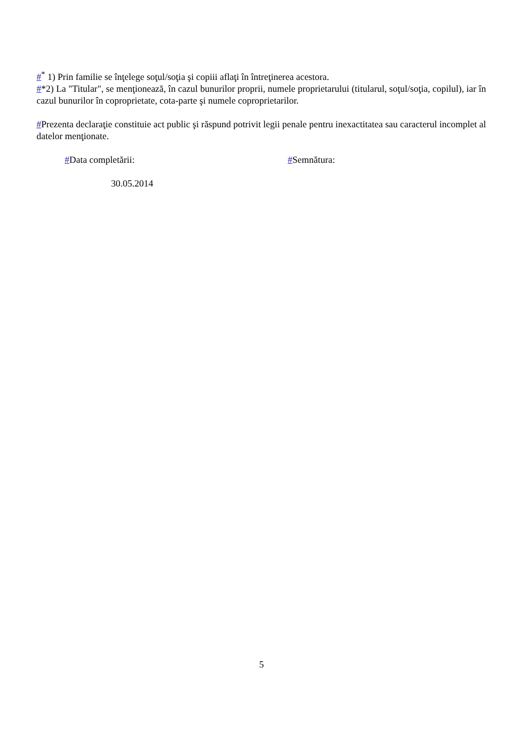#<sup>*</sup> 1) Prin familie se înţelege soţul/soţia şi copiii aflaţi în întreţinerea acestora.
#*2) La "Titular", se menţionează, în cazul bunurilor proprii, numele proprietarului (titularul, soţul/soţia, copilul), iar în cazul bunurilor în coproprietate, cota-parte şi numele coproprietarilor.
#Prezenta declaraţie constituie act public şi răspund potrivit legii penale pentru inexactitatea sau caracterul incomplet al datelor menţionate.
#Data completării: #Semnătura:
30.05.2014
5